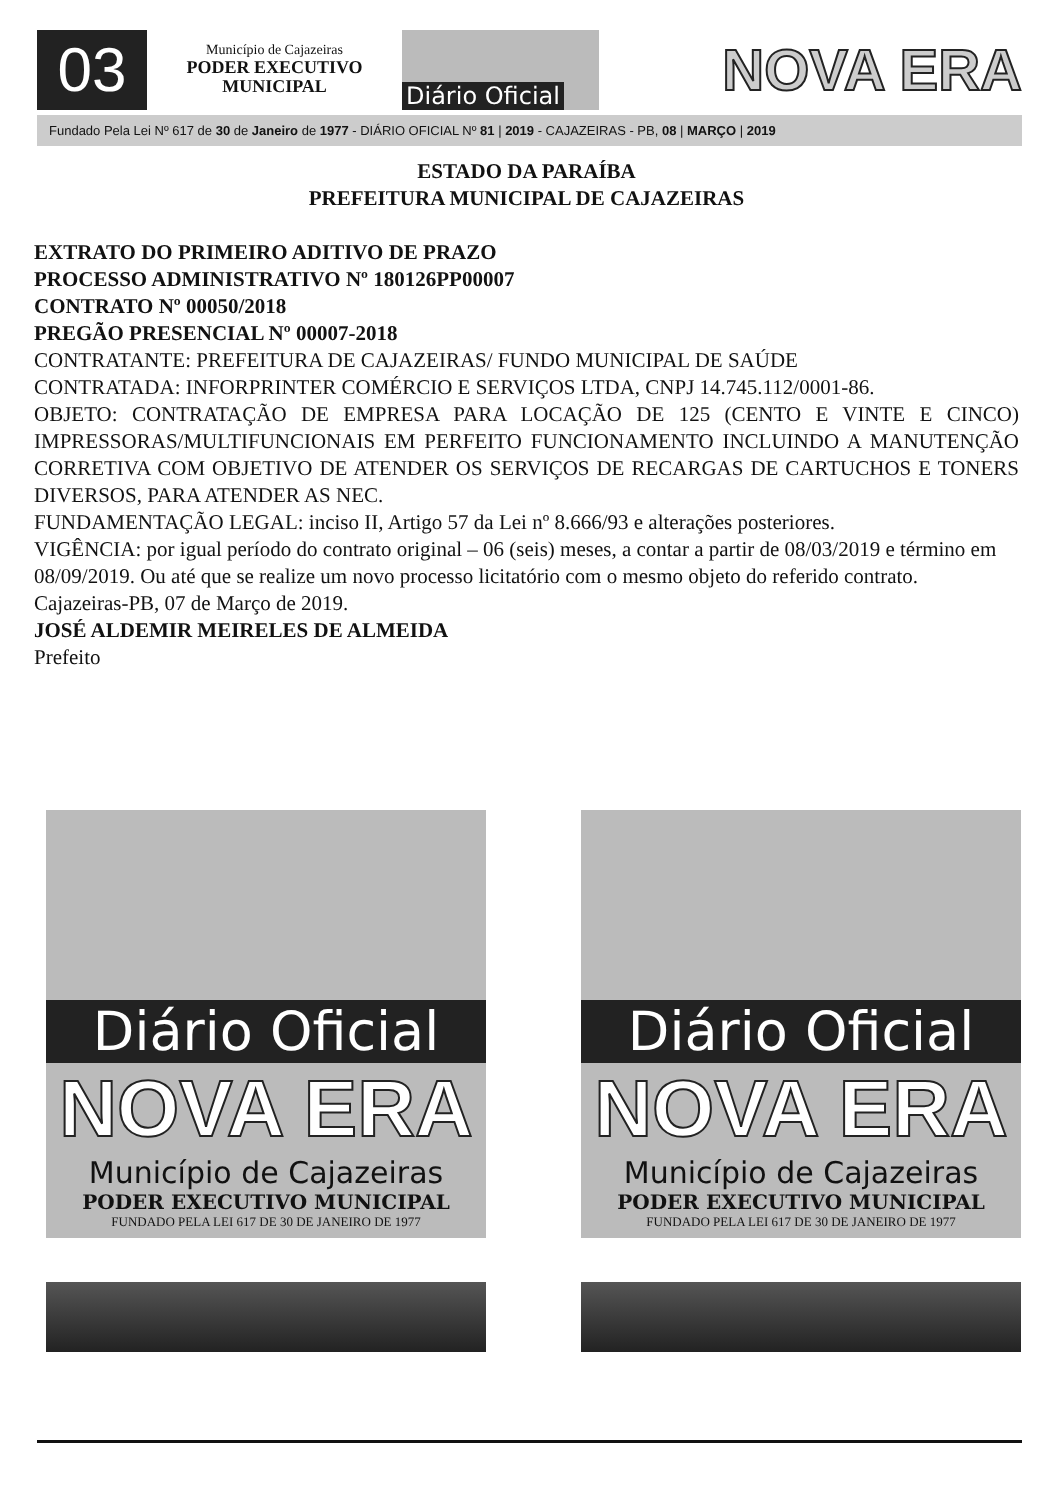03
Município de Cajazeiras
PODER EXECUTIVO
MUNICIPAL
Diário Oficial
NOVA ERA
Fundado Pela Lei Nº 617 de 30 de Janeiro de 1977 - DIÁRIO OFICIAL Nº 81 | 2019 - CAJAZEIRAS - PB, 08 | MARÇO | 2019
ESTADO DA PARAÍBA
PREFEITURA MUNICIPAL DE CAJAZEIRAS
EXTRATO DO PRIMEIRO ADITIVO DE PRAZO
PROCESSO ADMINISTRATIVO Nº 180126PP00007
CONTRATO Nº 00050/2018
PREGÃO PRESENCIAL Nº 00007-2018
CONTRATANTE: PREFEITURA DE CAJAZEIRAS/ FUNDO MUNICIPAL DE SAÚDE
CONTRATADA: INFORPRINTER COMÉRCIO E SERVIÇOS LTDA, CNPJ 14.745.112/0001-86.
OBJETO: CONTRATAÇÃO DE EMPRESA PARA LOCAÇÃO DE 125 (CENTO E VINTE E CINCO) IMPRESSORAS/MULTIFUNCIONAIS EM PERFEITO FUNCIONAMENTO INCLUINDO A MANUTENÇÃO CORRETIVA COM OBJETIVO DE ATENDER OS SERVIÇOS DE RECARGAS DE CARTUCHOS E TONERS DIVERSOS, PARA ATENDER AS NEC.
FUNDAMENTAÇÃO LEGAL: inciso II, Artigo 57 da Lei nº 8.666/93 e alterações posteriores.
VIGÊNCIA: por igual período do contrato original – 06 (seis) meses, a contar a partir de 08/03/2019 e término em 08/09/2019. Ou até que se realize um novo processo licitatório com o mesmo objeto do referido contrato.
Cajazeiras-PB, 07 de Março de 2019.
JOSÉ ALDEMIR MEIRELES DE ALMEIDA
Prefeito
Diário Oficial
NOVA ERA
Município de Cajazeiras
PODER EXECUTIVO MUNICIPAL
FUNDADO PELA LEI 617 DE 30 DE JANEIRO DE 1977
Diário Oficial
NOVA ERA
Município de Cajazeiras
PODER EXECUTIVO MUNICIPAL
FUNDADO PELA LEI 617 DE 30 DE JANEIRO DE 1977